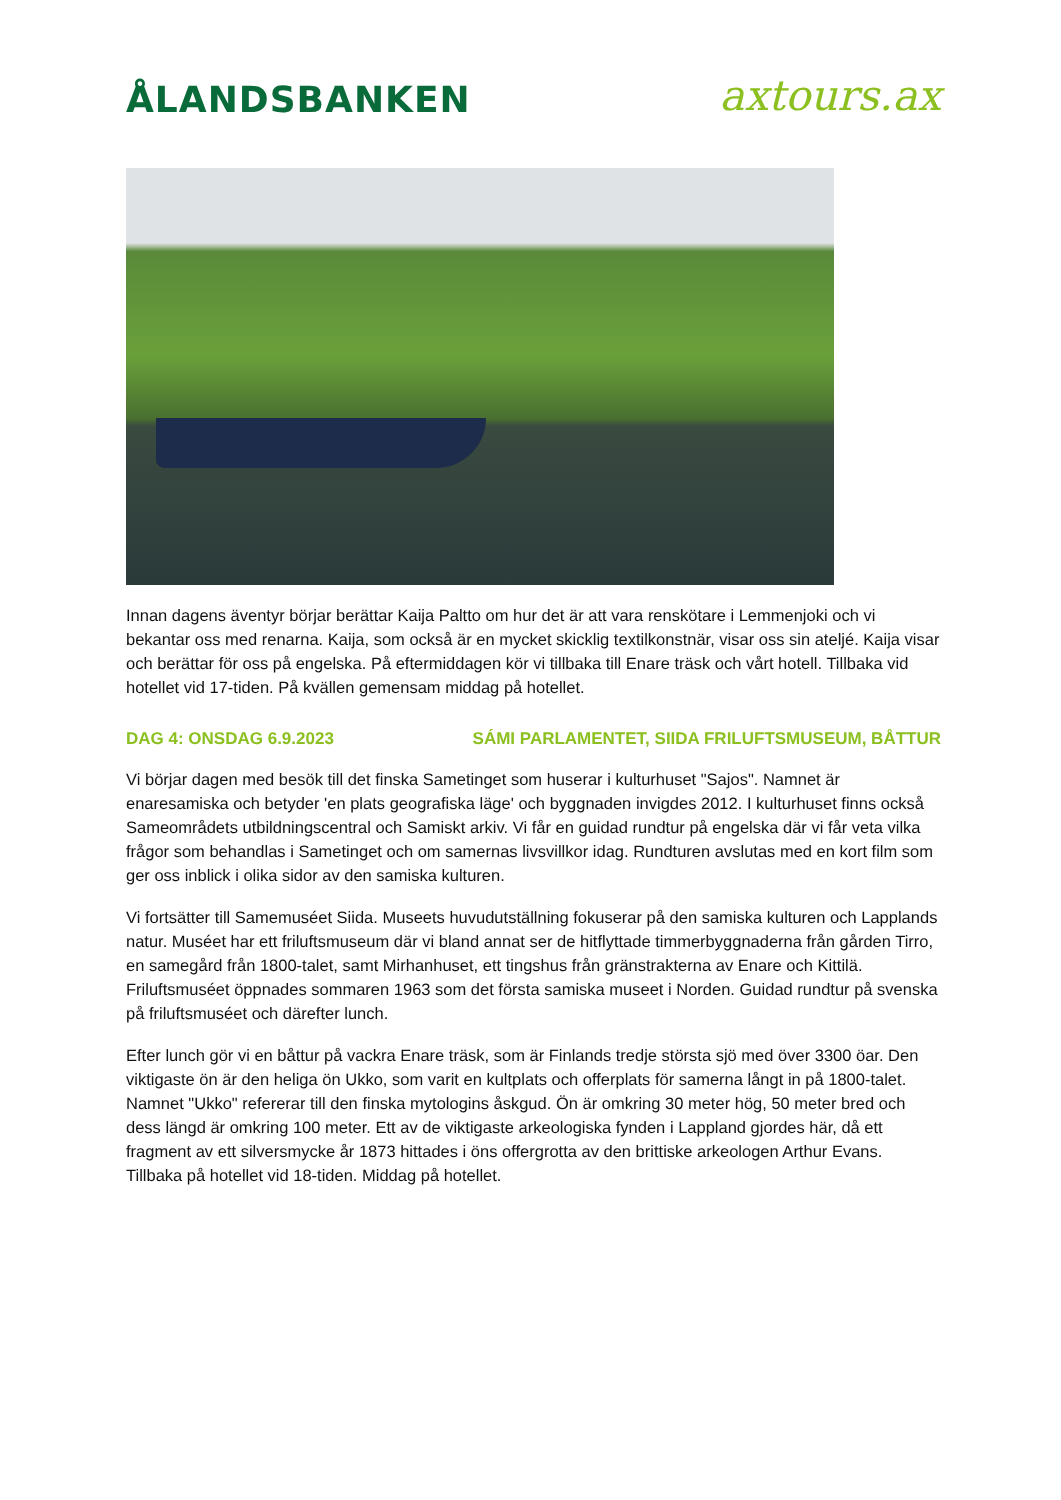ÅLANDSBANKEN
axtours.ax
Innan dagens äventyr börjar berättar Kaija Paltto om hur det är att vara renskötare i Lemmenjoki och vi bekantar oss med renarna. Kaija, som också är en mycket skicklig textilkonstnär, visar oss sin ateljé. Kaija visar och berättar för oss på engelska. På eftermiddagen kör vi tillbaka till Enare träsk och vårt hotell. Tillbaka vid hotellet vid 17-tiden. På kvällen gemensam middag på hotellet.
DAG 4: ONSDAG 6.9.2023 SÁMI PARLAMENTET, SIIDA FRILUFTSMUSEUM, BÅTTUR
Vi börjar dagen med besök till det finska Sametinget som huserar i kulturhuset "Sajos". Namnet är enaresamiska och betyder 'en plats geografiska läge' och byggnaden invigdes 2012. I kulturhuset finns också Sameområdets utbildningscentral och Samiskt arkiv. Vi får en guidad rundtur på engelska där vi får veta vilka frågor som behandlas i Sametinget och om samernas livsvillkor idag. Rundturen avslutas med en kort film som ger oss inblick i olika sidor av den samiska kulturen.
Vi fortsätter till Samemuséet Siida. Museets huvudutställning fokuserar på den samiska kulturen och Lapplands natur. Muséet har ett friluftsmuseum där vi bland annat ser de hitflyttade timmerbyggnaderna från gården Tirro, en samegård från 1800-talet, samt Mirhanhuset, ett tingshus från gränstrakterna av Enare och Kittilä. Friluftsmuséet öppnades sommaren 1963 som det första samiska museet i Norden. Guidad rundtur på svenska på friluftsmuséet och därefter lunch.
Efter lunch gör vi en båttur på vackra Enare träsk, som är Finlands tredje största sjö med över 3300 öar. Den viktigaste ön är den heliga ön Ukko, som varit en kultplats och offerplats för samerna långt in på 1800-talet. Namnet "Ukko" refererar till den finska mytologins åskgud. Ön är omkring 30 meter hög, 50 meter bred och dess längd är omkring 100 meter. Ett av de viktigaste arkeologiska fynden i Lappland gjordes här, då ett fragment av ett silversmycke år 1873 hittades i öns offergrotta av den brittiske arkeologen Arthur Evans. Tillbaka på hotellet vid 18-tiden. Middag på hotellet.